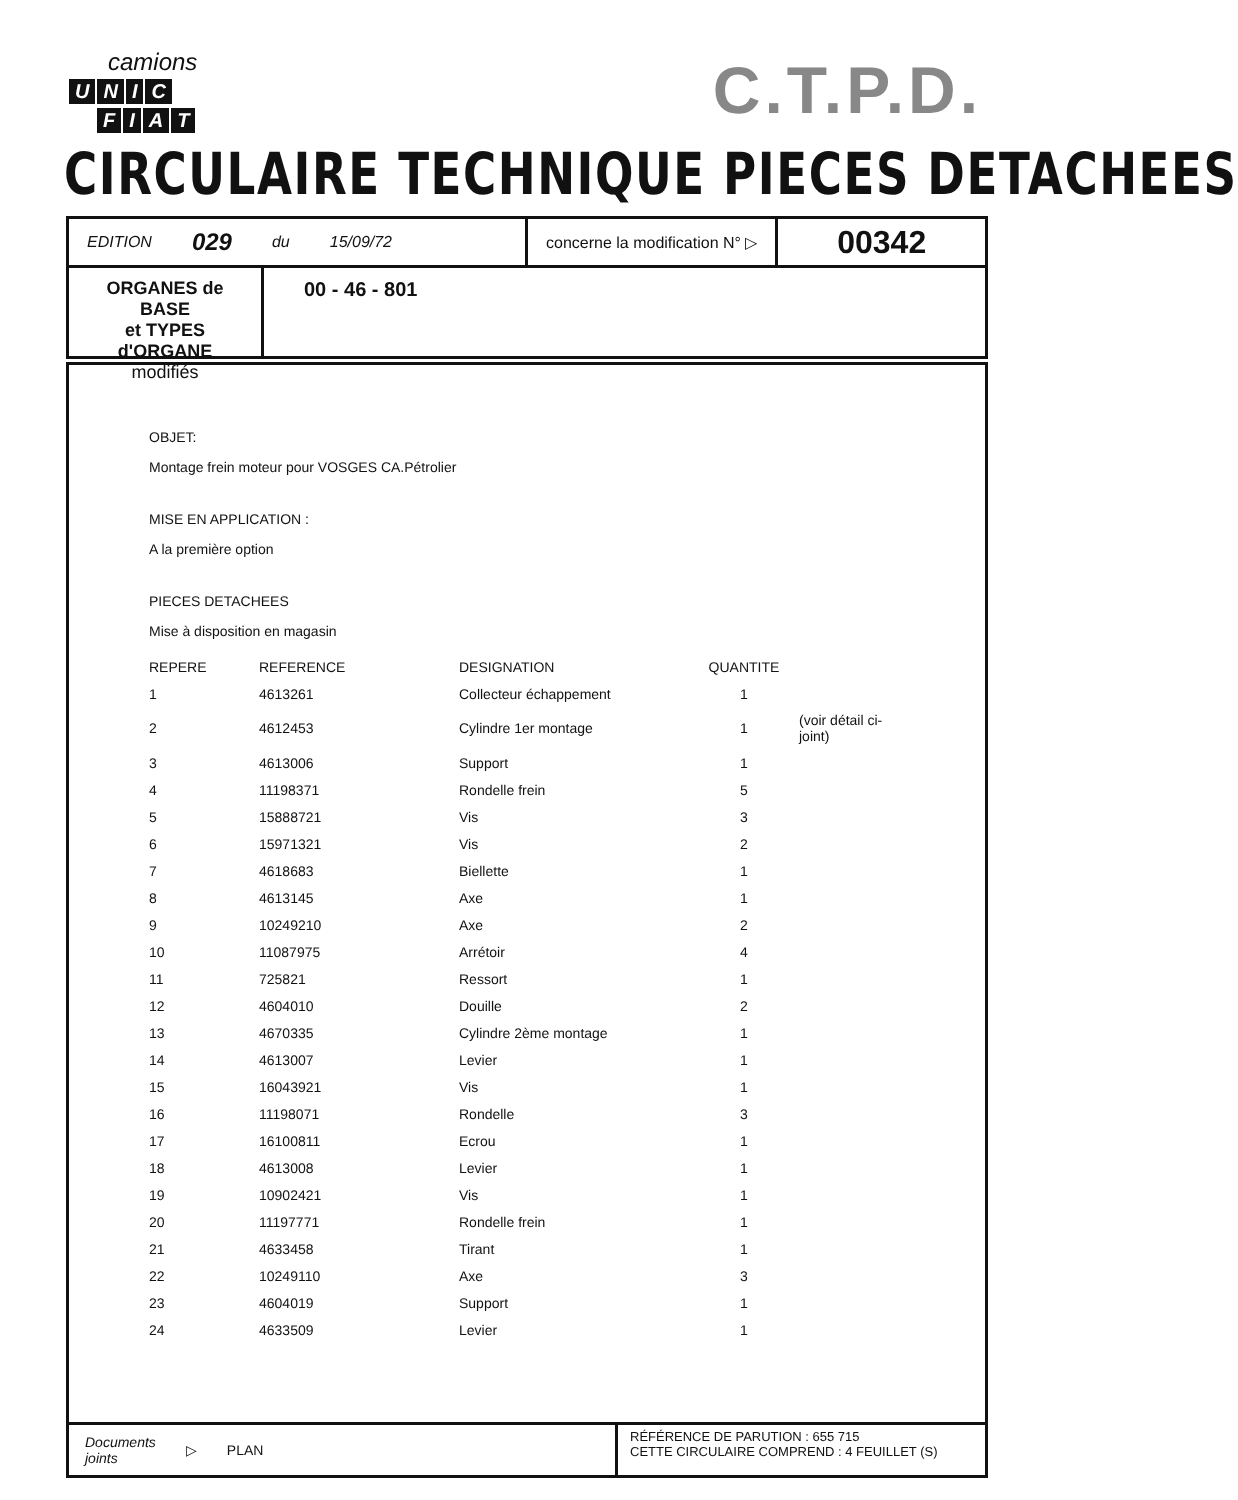camions
UNIC
FIAT
C.T.P.D.
CIRCULAIRE TECHNIQUE PIECES DETACHEES
EDITION 029 du 15/09/72 concerne la modification N° ▷
00342
ORGANES de BASE
et TYPES d'ORGANE
modifiés
00 - 46 - 801
OBJET:
Montage frein moteur pour VOSGES CA.Pétrolier
MISE EN APPLICATION :
A la première option
PIECES DETACHEES
Mise à disposition en magasin
| REPERE | REFERENCE | DESIGNATION | QUANTITE | |
| --- | --- | --- | --- | --- |
| 1 | 4613261 | Collecteur échappement | 1 | |
| 2 | 4612453 | Cylindre 1er montage | 1 | (voir détail ci-joint) |
| 3 | 4613006 | Support | 1 | |
| 4 | 11198371 | Rondelle frein | 5 | |
| 5 | 15888721 | Vis | 3 | |
| 6 | 15971321 | Vis | 2 | |
| 7 | 4618683 | Biellette | 1 | |
| 8 | 4613145 | Axe | 1 | |
| 9 | 10249210 | Axe | 2 | |
| 10 | 11087975 | Arrétoir | 4 | |
| 11 | 725821 | Ressort | 1 | |
| 12 | 4604010 | Douille | 2 | |
| 13 | 4670335 | Cylindre 2ème montage | 1 | |
| 14 | 4613007 | Levier | 1 | |
| 15 | 16043921 | Vis | 1 | |
| 16 | 11198071 | Rondelle | 3 | |
| 17 | 16100811 | Ecrou | 1 | |
| 18 | 4613008 | Levier | 1 | |
| 19 | 10902421 | Vis | 1 | |
| 20 | 11197771 | Rondelle frein | 1 | |
| 21 | 4633458 | Tirant | 1 | |
| 22 | 10249110 | Axe | 3 | |
| 23 | 4604019 | Support | 1 | |
| 24 | 4633509 | Levier | 1 | |
Documents
joints ▷ PLAN
RÉFÉRENCE DE PARUTION : 655 715
CETTE CIRCULAIRE COMPREND : 4 FEUILLET (S)